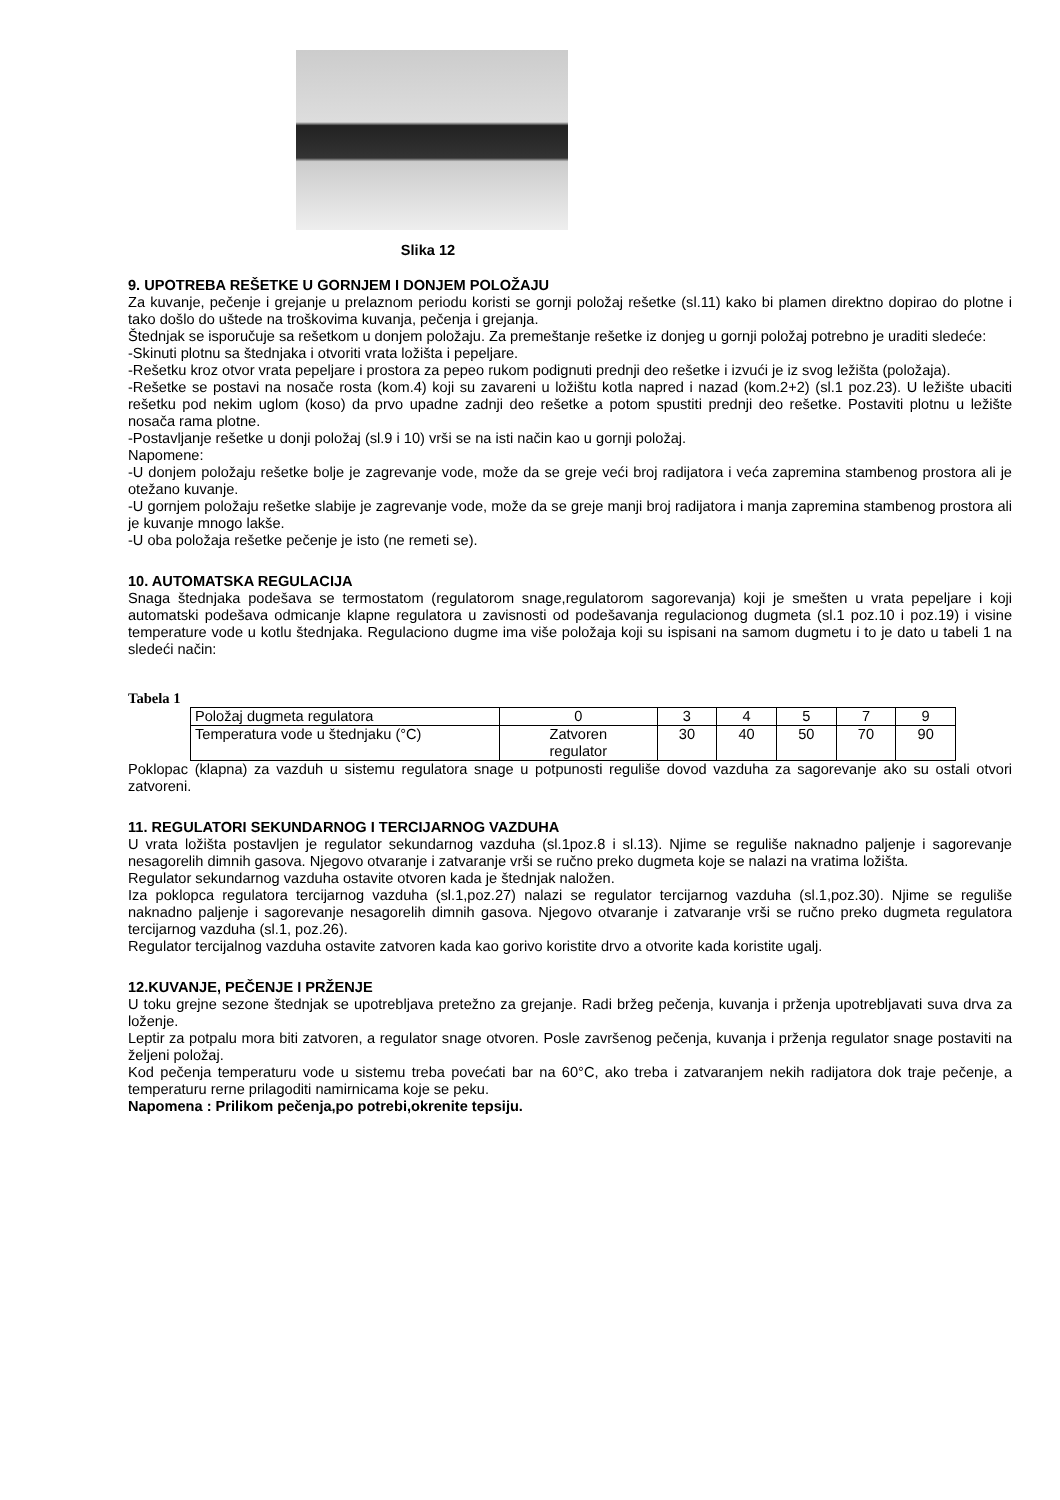Slika 12
9. UPOTREBA REŠETKE U GORNJEM I DONJEM POLOŽAJU
Za kuvanje, pečenje i grejanje u prelaznom periodu koristi se gornji položaj rešetke (sl.11) kako bi plamen direktno dopirao do plotne i tako došlo do uštede na troškovima kuvanja, pečenja i grejanja.
Štednjak se isporučuje sa rešetkom u donjem položaju. Za premeštanje rešetke iz donjeg u gornji položaj potrebno je uraditi sledeće:
-Skinuti plotnu sa štednjaka i otvoriti vrata ložišta i pepeljare.
-Rešetku kroz otvor vrata pepeljare i prostora za pepeo rukom podignuti prednji deo rešetke i izvući je iz svog ležišta (položaja).
-Rešetke se postavi na nosače rosta (kom.4) koji su zavareni u ložištu kotla napred i nazad (kom.2+2) (sl.1 poz.23). U ležište ubaciti rešetku pod nekim uglom (koso) da prvo upadne zadnji deo rešetke a potom spustiti prednji deo rešetke. Postaviti plotnu u ležište nosača rama plotne.
-Postavljanje rešetke u donji položaj (sl.9 i 10) vrši se na isti način kao u gornji položaj.
Napomene:
-U donjem položaju rešetke bolje je zagrevanje vode, može da se greje veći broj radijatora i veća zapremina stambenog prostora ali je otežano kuvanje.
-U gornjem položaju rešetke slabije je zagrevanje vode, može da se greje manji broj radijatora i manja zapremina stambenog prostora ali je kuvanje mnogo lakše.
-U oba položaja rešetke pečenje je isto (ne remeti se).
10. AUTOMATSKA REGULACIJA
Snaga štednjaka podešava se termostatom (regulatorom snage,regulatorom sagorevanja) koji je smešten u vrata pepeljare i koji automatski podešava odmicanje klapne regulatora u zavisnosti od podešavanja regulacionog dugmeta (sl.1 poz.10 i poz.19) i visine temperature vode u kotlu štednjaka. Regulaciono dugme ima više položaja koji su ispisani na samom dugmetu i to je dato u tabeli 1 na sledeći način:
Tabela 1
| Položaj dugmeta regulatora | 0 | 3 | 4 | 5 | 7 | 9 |
| Temperatura vode u štednjaku (°C) | Zatvoren regulator | 30 | 40 | 50 | 70 | 90 |
Poklopac (klapna) za vazduh u sistemu regulatora snage u potpunosti reguliše dovod vazduha za sagorevanje ako su ostali otvori zatvoreni.
11. REGULATORI SEKUNDARNOG I TERCIJARNOG VAZDUHA
U vrata ložišta postavljen je regulator sekundarnog vazduha (sl.1poz.8 i sl.13). Njime se reguliše naknadno paljenje i sagorevanje nesagorelih dimnih gasova. Njegovo otvaranje i zatvaranje vrši se ručno preko dugmeta koje se nalazi na vratima ložišta.
Regulator sekundarnog vazduha ostavite otvoren kada je štednjak naložen.
Iza poklopca regulatora tercijarnog vazduha (sl.1,poz.27) nalazi se regulator tercijarnog vazduha (sl.1,poz.30). Njime se reguliše naknadno paljenje i sagorevanje nesagorelih dimnih gasova. Njegovo otvaranje i zatvaranje vrši se ručno preko dugmeta regulatora tercijarnog vazduha (sl.1, poz.26).
Regulator tercijalnog vazduha ostavite zatvoren kada kao gorivo koristite drvo a otvorite kada koristite ugalj.
12.KUVANJE, PEČENJE I PRŽENJE
U toku grejne sezone štednjak se upotrebljava pretežno za grejanje. Radi bržeg pečenja, kuvanja i prženja upotrebljavati suva drva za loženje.
Leptir za potpalu mora biti zatvoren, a regulator snage otvoren. Posle završenog pečenja, kuvanja i prženja regulator snage postaviti na željeni položaj.
Kod pečenja temperaturu vode u sistemu treba povećati bar na 60°C, ako treba i zatvaranjem nekih radijatora dok traje pečenje, a temperaturu rerne prilagoditi namirnicama koje se peku.
Napomena : Prilikom pečenja,po potrebi,okrenite tepsiju.